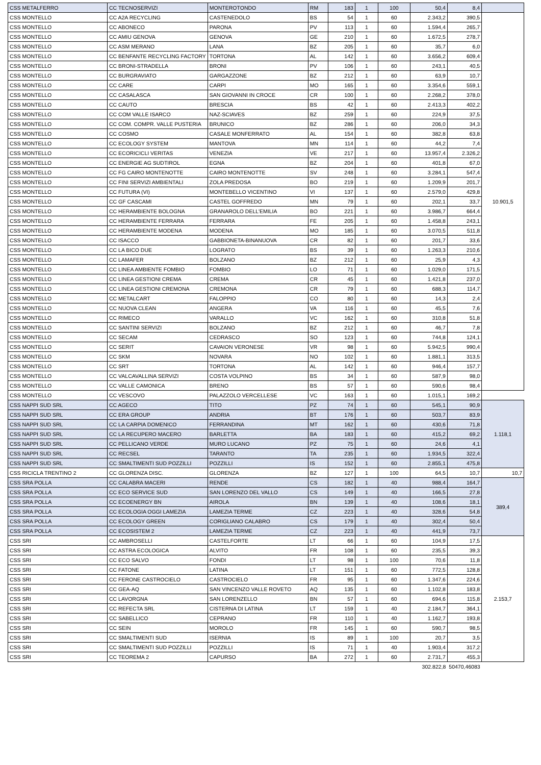| CSS METALFERRO | CC TECNOSERVIZI | MONTEROTONDO | RM | 183 | 1 | 100 | 50,4 | 8,4 | |
| CSS MONTELLO | CC A2A RECYCLING | CASTENEDOLO | BS | 54 | 1 | 60 | 2.343,2 | 390,5 | 10.901,5 |
| CSS MONTELLO | CC ABONECO | PARONA | PV | 113 | 1 | 60 | 1.594,4 | 265,7 | |
| CSS MONTELLO | CC AMIU GENOVA | GENOVA | GE | 210 | 1 | 60 | 1.672,5 | 278,7 | |
| CSS MONTELLO | CC ASM MERANO | LANA | BZ | 205 | 1 | 60 | 35,7 | 6,0 | |
| CSS MONTELLO | CC BENFANTE RECYCLING FACTORY | TORTONA | AL | 142 | 1 | 60 | 3.656,2 | 609,4 | |
| CSS MONTELLO | CC BRONI-STRADELLA | BRONI | PV | 106 | 1 | 60 | 243,1 | 40,5 | |
| CSS MONTELLO | CC BURGRAVIATO | GARGAZZONE | BZ | 212 | 1 | 60 | 63,9 | 10,7 | |
| CSS MONTELLO | CC CARE | CARPI | MO | 165 | 1 | 60 | 3.354,6 | 559,1 | |
| CSS MONTELLO | CC CASALASCA | SAN GIOVANNI IN CROCE | CR | 100 | 1 | 60 | 2.268,2 | 378,0 | |
| CSS MONTELLO | CC CAUTO | BRESCIA | BS | 42 | 1 | 60 | 2.413,3 | 402,2 | |
| CSS MONTELLO | CC COM VALLE ISARCO | NAZ-SCIAVES | BZ | 259 | 1 | 60 | 224,9 | 37,5 | |
| CSS MONTELLO | CC COM. COMPR. VALLE PUSTERIA | BRUNICO | BZ | 286 | 1 | 60 | 206,0 | 34,3 | |
| CSS MONTELLO | CC COSMO | CASALE MONFERRATO | AL | 154 | 1 | 60 | 382,8 | 63,8 | |
| CSS MONTELLO | CC ECOLOGY SYSTEM | MANTOVA | MN | 114 | 1 | 60 | 44,2 | 7,4 | |
| CSS MONTELLO | CC ECORICICLI VERITAS | VENEZIA | VE | 217 | 1 | 60 | 13.957,4 | 2.326,2 | |
| CSS MONTELLO | CC ENERGIE AG SUDTIROL | EGNA | BZ | 204 | 1 | 60 | 401,8 | 67,0 | |
| CSS MONTELLO | CC FG CAIRO MONTENOTTE | CAIRO MONTENOTTE | SV | 248 | 1 | 60 | 3.284,1 | 547,4 | |
| CSS MONTELLO | CC FINI SERVIZI AMBIENTALI | ZOLA PREDOSA | BO | 219 | 1 | 60 | 1.209,9 | 201,7 | |
| CSS MONTELLO | CC FUTURA (VI) | MONTEBELLO VICENTINO | VI | 137 | 1 | 60 | 2.579,0 | 429,8 | |
| CSS MONTELLO | CC GF CASCAMI | CASTEL GOFFREDO | MN | 79 | 1 | 60 | 202,1 | 33,7 | |
| CSS MONTELLO | CC HERAMBIENTE BOLOGNA | GRANAROLO DELL'EMILIA | BO | 221 | 1 | 60 | 3.986,7 | 664,4 | |
| CSS MONTELLO | CC HERAMBIENTE FERRARA | FERRARA | FE | 205 | 1 | 60 | 1.458,8 | 243,1 | |
| CSS MONTELLO | CC HERAMBIENTE MODENA | MODENA | MO | 185 | 1 | 60 | 3.070,5 | 511,8 | |
| CSS MONTELLO | CC ISACCO | GABBIONETA-BINANUOVA | CR | 82 | 1 | 60 | 201,7 | 33,6 | |
| CSS MONTELLO | CC LA BICO DUE | LOGRATO | BS | 39 | 1 | 60 | 1.263,3 | 210,6 | |
| CSS MONTELLO | CC LAMAFER | BOLZANO | BZ | 212 | 1 | 60 | 25,9 | 4,3 | |
| CSS MONTELLO | CC LINEA AMBIENTE FOMBIO | FOMBIO | LO | 71 | 1 | 60 | 1.029,0 | 171,5 | |
| CSS MONTELLO | CC LINEA GESTIONI CREMA | CREMA | CR | 45 | 1 | 60 | 1.421,8 | 237,0 | |
| CSS MONTELLO | CC LINEA GESTIONI CREMONA | CREMONA | CR | 79 | 1 | 60 | 688,3 | 114,7 | |
| CSS MONTELLO | CC METALCART | FALOPPIO | CO | 80 | 1 | 60 | 14,3 | 2,4 | |
| CSS MONTELLO | CC NUOVA CLEAN | ANGERA | VA | 116 | 1 | 60 | 45,5 | 7,6 | |
| CSS MONTELLO | CC RIMECO | VARALLO | VC | 162 | 1 | 60 | 310,8 | 51,8 | |
| CSS MONTELLO | CC SANTINI SERVIZI | BOLZANO | BZ | 212 | 1 | 60 | 46,7 | 7,8 | |
| CSS MONTELLO | CC SECAM | CEDRASCO | SO | 123 | 1 | 60 | 744,8 | 124,1 | |
| CSS MONTELLO | CC SERIT | CAVAION VERONESE | VR | 98 | 1 | 60 | 5.942,5 | 990,4 | |
| CSS MONTELLO | CC SKM | NOVARA | NO | 102 | 1 | 60 | 1.881,1 | 313,5 | |
| CSS MONTELLO | CC SRT | TORTONA | AL | 142 | 1 | 60 | 946,4 | 157,7 | |
| CSS MONTELLO | CC VALCAVALLINA SERVIZI | COSTA VOLPINO | BS | 34 | 1 | 60 | 587,9 | 98,0 | |
| CSS MONTELLO | CC VALLE CAMONICA | BRENO | BS | 57 | 1 | 60 | 590,6 | 98,4 | |
| CSS MONTELLO | CC VESCOVO | PALAZZOLO VERCELLESE | VC | 163 | 1 | 60 | 1.015,1 | 169,2 | |
| CSS NAPPI SUD SRL | CC AGECO | TITO | PZ | 74 | 1 | 60 | 545,1 | 90,9 | 1.118,1 |
| CSS NAPPI SUD SRL | CC ERA GROUP | ANDRIA | BT | 176 | 1 | 60 | 503,7 | 83,9 | |
| CSS NAPPI SUD SRL | CC LA CARPIA DOMENICO | FERRANDINA | MT | 162 | 1 | 60 | 430,6 | 71,8 | |
| CSS NAPPI SUD SRL | CC LA RECUPERO MACERO | BARLETTA | BA | 183 | 1 | 60 | 415,2 | 69,2 | |
| CSS NAPPI SUD SRL | CC PELLICANO VERDE | MURO LUCANO | PZ | 75 | 1 | 60 | 24,6 | 4,1 | |
| CSS NAPPI SUD SRL | CC RECSEL | TARANTO | TA | 235 | 1 | 60 | 1.934,5 | 322,4 | |
| CSS NAPPI SUD SRL | CC SMALTIMENTI SUD POZZILLI | POZZILLI | IS | 152 | 1 | 60 | 2.855,1 | 475,8 | |
| CSS RICICLA TRENTINO 2 | CC GLORENZA DISC. | GLORENZA | BZ | 127 | 1 | 100 | 64,5 | 10,7 | 10,7 |
| CSS SRA POLLA | CC CALABRA MACERI | RENDE | CS | 182 | 1 | 40 | 988,4 | 164,7 | 389,4 |
| CSS SRA POLLA | CC ECO SERVICE SUD | SAN LORENZO DEL VALLO | CS | 149 | 1 | 40 | 166,5 | 27,8 | |
| CSS SRA POLLA | CC ECOENERGY BN | AIROLA | BN | 139 | 1 | 40 | 108,6 | 18,1 | |
| CSS SRA POLLA | CC ECOLOGIA OGGI LAMEZIA | LAMEZIA TERME | CZ | 223 | 1 | 40 | 328,6 | 54,8 | |
| CSS SRA POLLA | CC ECOLOGY GREEN | CORIGLIANO CALABRO | CS | 179 | 1 | 40 | 302,4 | 50,4 | |
| CSS SRA POLLA | CC ECOSISTEM 2 | LAMEZIA TERME | CZ | 223 | 1 | 40 | 441,9 | 73,7 | |
| CSS SRI | CC AMBROSELLI | CASTELFORTE | LT | 66 | 1 | 60 | 104,9 | 17,5 | 2.153,7 |
| CSS SRI | CC ASTRA ECOLOGICA | ALVITO | FR | 108 | 1 | 60 | 235,5 | 39,3 | |
| CSS SRI | CC ECO SALVO | FONDI | LT | 98 | 1 | 100 | 70,6 | 11,8 | |
| CSS SRI | CC FATONE | LATINA | LT | 151 | 1 | 60 | 772,5 | 128,8 | |
| CSS SRI | CC FERONE CASTROCIELO | CASTROCIELO | FR | 95 | 1 | 60 | 1.347,6 | 224,6 | |
| CSS SRI | CC GEA-AQ | SAN VINCENZO VALLE ROVETO | AQ | 135 | 1 | 60 | 1.102,8 | 183,8 | |
| CSS SRI | CC LAVORGNA | SAN LORENZELLO | BN | 57 | 1 | 60 | 694,6 | 115,8 | |
| CSS SRI | CC REFECTA SRL | CISTERNA DI LATINA | LT | 159 | 1 | 40 | 2.184,7 | 364,1 | |
| CSS SRI | CC SABELLICO | CEPRANO | FR | 110 | 1 | 40 | 1.162,7 | 193,8 | |
| CSS SRI | CC SEIN | MOROLO | FR | 145 | 1 | 60 | 590,7 | 98,5 | |
| CSS SRI | CC SMALTIMENTI SUD | ISERNIA | IS | 89 | 1 | 100 | 20,7 | 3,5 | |
| CSS SRI | CC SMALTIMENTI SUD POZZILLI | POZZILLI | IS | 71 | 1 | 40 | 1.903,4 | 317,2 | |
| CSS SRI | CC TEOREMA 2 | CAPURSO | BA | 272 | 1 | 60 | 2.731,7 | 455,3 | |
| | | | | | | | 302.822,8 | 50470,46083 | |